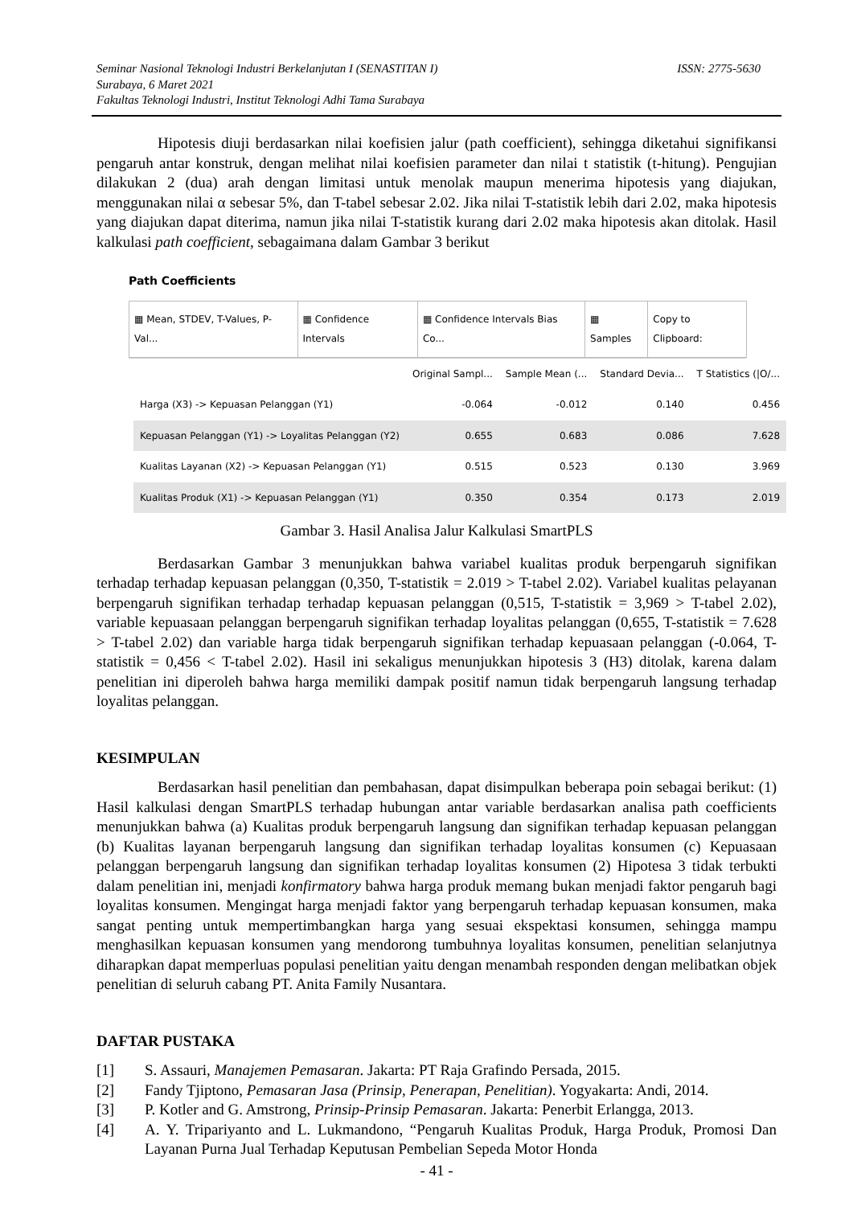ISSN: 2775-5630 Seminar Nasional Teknologi Industri Berkelanjutan I (SENASTITAN I)
Surabaya, 6 Maret 2021
Fakultas Teknologi Industri, Institut Teknologi Adhi Tama Surabaya
Hipotesis diuji berdasarkan nilai koefisien jalur (path coefficient), sehingga diketahui signifikansi pengaruh antar konstruk, dengan melihat nilai koefisien parameter dan nilai t statistik (t-hitung). Pengujian dilakukan 2 (dua) arah dengan limitasi untuk menolak maupun menerima hipotesis yang diajukan, menggunakan nilai α sebesar 5%, dan T-tabel sebesar 2.02. Jika nilai T-statistik lebih dari 2.02, maka hipotesis yang diajukan dapat diterima, namun jika nilai T-statistik kurang dari 2.02 maka hipotesis akan ditolak. Hasil kalkulasi path coefficient, sebagaimana dalam Gambar 3 berikut
Path Coefficients
▦ Mean, STDEV, T-Values, P-Val...
▦ Confidence Intervals ▦ Confidence Intervals Bias Co...
▦ Samples Copy to Clipboard:
| | Original Sampl... | Sample Mean (... | Standard Devia... | T Statistics (/O/... |
| --- | --- | --- | --- | --- |
| Harga (X3) -> Kepuasan Pelanggan (Y1) | -0.064 | -0.012 | 0.140 | 0.456 |
| Kepuasan Pelanggan (Y1) -> Loyalitas Pelanggan (Y2) | 0.655 | 0.683 | 0.086 | 7.628 |
| Kualitas Layanan (X2) -> Kepuasan Pelanggan (Y1) | 0.515 | 0.523 | 0.130 | 3.969 |
| Kualitas Produk (X1) -> Kepuasan Pelanggan (Y1) | 0.350 | 0.354 | 0.173 | 2.019 |
Gambar 3. Hasil Analisa Jalur Kalkulasi SmartPLS
Berdasarkan Gambar 3 menunjukkan bahwa variabel kualitas produk berpengaruh signifikan terhadap terhadap kepuasan pelanggan (0,350, T-statistik = 2.019 > T-tabel 2.02). Variabel kualitas pelayanan berpengaruh signifikan terhadap terhadap kepuasan pelanggan (0,515, T-statistik = 3,969 > T-tabel 2.02), variable kepuasaan pelanggan berpengaruh signifikan terhadap loyalitas pelanggan (0,655, T-statistik = 7.628 > T-tabel 2.02) dan variable harga tidak berpengaruh signifikan terhadap kepuasaan pelanggan (-0.064, T-statistik = 0,456 < T-tabel 2.02). Hasil ini sekaligus menunjukkan hipotesis 3 (H3) ditolak, karena dalam penelitian ini diperoleh bahwa harga memiliki dampak positif namun tidak berpengaruh langsung terhadap loyalitas pelanggan.
KESIMPULAN
Berdasarkan hasil penelitian dan pembahasan, dapat disimpulkan beberapa poin sebagai berikut: (1) Hasil kalkulasi dengan SmartPLS terhadap hubungan antar variable berdasarkan analisa path coefficients menunjukkan bahwa (a) Kualitas produk berpengaruh langsung dan signifikan terhadap kepuasan pelanggan (b) Kualitas layanan berpengaruh langsung dan signifikan terhadap loyalitas konsumen (c) Kepuasaan pelanggan berpengaruh langsung dan signifikan terhadap loyalitas konsumen (2) Hipotesa 3 tidak terbukti dalam penelitian ini, menjadi konfirmatory bahwa harga produk memang bukan menjadi faktor pengaruh bagi loyalitas konsumen. Mengingat harga menjadi faktor yang berpengaruh terhadap kepuasan konsumen, maka sangat penting untuk mempertimbangkan harga yang sesuai ekspektasi konsumen, sehingga mampu menghasilkan kepuasan konsumen yang mendorong tumbuhnya loyalitas konsumen, penelitian selanjutnya diharapkan dapat memperluas populasi penelitian yaitu dengan menambah responden dengan melibatkan objek penelitian di seluruh cabang PT. Anita Family Nusantara.
DAFTAR PUSTAKA
[1] S. Assauri, Manajemen Pemasaran. Jakarta: PT Raja Grafindo Persada, 2015.
[2] Fandy Tjiptono, Pemasaran Jasa (Prinsip, Penerapan, Penelitian). Yogyakarta: Andi, 2014.
[3] P. Kotler and G. Amstrong, Prinsip-Prinsip Pemasaran. Jakarta: Penerbit Erlangga, 2013.
[4] A. Y. Tripariyanto and L. Lukmandono, “Pengaruh Kualitas Produk, Harga Produk, Promosi Dan Layanan Purna Jual Terhadap Keputusan Pembelian Sepeda Motor Honda
- 41 -